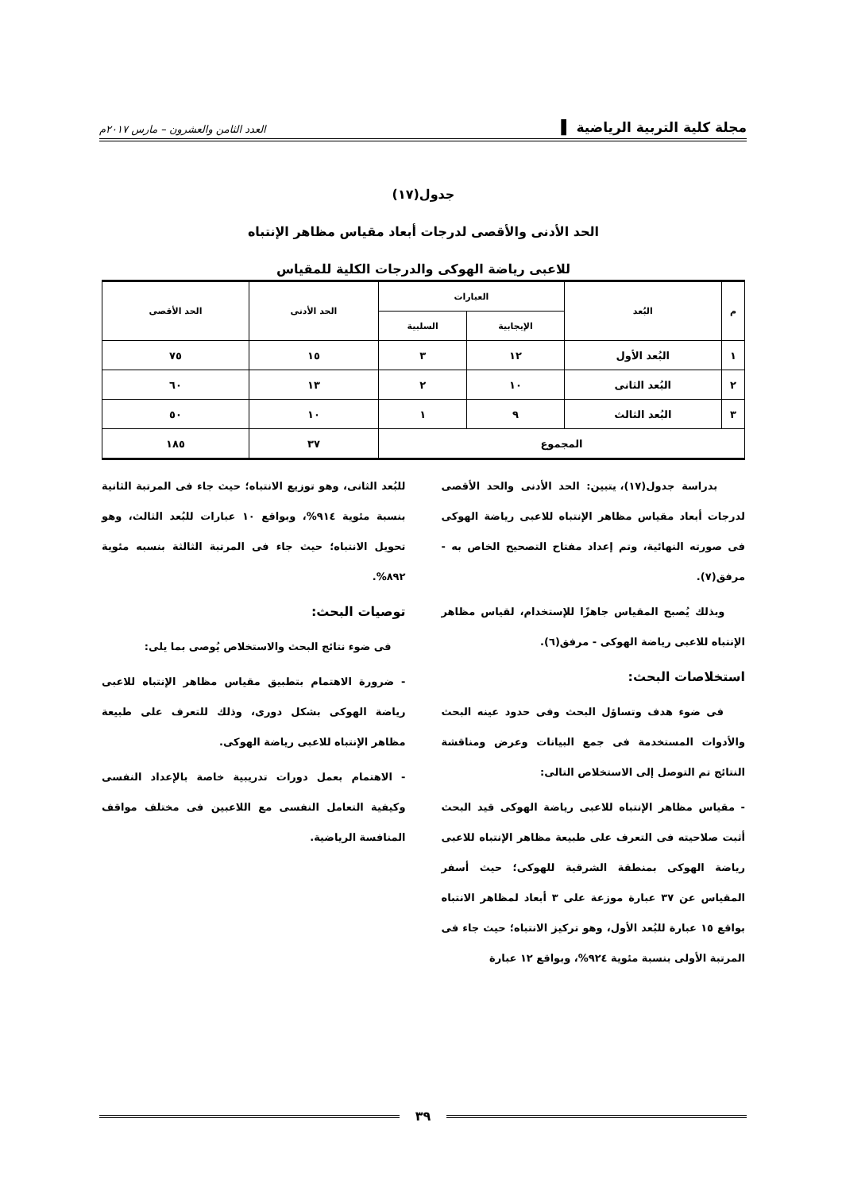مجلة كلية التربية الرياضية ▌ العدد الثامن والعشرون – مارس ٢٠١٧م
جدول(١٧)
الحد الأدنى والأقصى لدرجات أبعاد مقياس مظاهر الإنتباه
للاعبى رياضة الهوكى والدرجات الكلية للمقياس
| م | البُعد | العبارات | | الحد الأدنى | الحد الأقصى |
| --- | --- | --- | --- | --- | --- |
| | | الإيجابية | السلبية | | |
| ١ | البُعد الأول | ١٢ | ٣ | ١٥ | ٧٥ |
| ٢ | البُعد الثانى | ١٠ | ٢ | ١٣ | ٦٠ |
| ٣ | البُعد الثالث | ٩ | ١ | ١٠ | ٥٠ |
| المجموع | | | | ٣٧ | ١٨٥ |
بدراسة جدول(١٧)، يتبين: الحد الأدنى والحد الأقصى لدرجات أبعاد مقياس مظاهر الإنتباه للاعبى رياضة الهوكى فى صورته النهائية، وتم إعداد مفتاح التصحيح الخاص به - مرفق(٧).
وبذلك يُصبح المقياس جاهزًا للإستخدام، لقياس مظاهر الإنتباه للاعبى رياضة الهوكى - مرفق(٦).
استخلاصات البحث:
فى ضوء هدف وتساؤل البحث وفى حدود عينه البحث والأدوات المستخدمة فى جمع البيانات وعرض ومناقشة النتائج تم التوصل إلى الاستخلاص التالى:
- مقياس مظاهر الإنتباه للاعبى رياضة الهوكى قيد البحث أثبت صلاحيته فى التعرف على طبيعة مظاهر الإنتباه للاعبى رياضة الهوكى بمنطقة الشرقية للهوكى؛ حيث أسفر المقياس عن ٣٧ عبارة موزعة على ٣ أبعاد لمظاهر الانتباه بواقع ١٥ عبارة للبُعد الأول، وهو تركيز الانتباه؛ حيث جاء فى المرتبة الأولى بنسبة مئوية ٩٢٤%، وبواقع ١٢ عبارة
للبُعد الثانى، وهو توزيع الانتباه؛ حيث جاء فى المرتبة الثانية بنسبة مئوية ٩١٤%، وبواقع ١٠ عبارات للبُعد الثالث، وهو تحويل الانتباه؛ حيث جاء فى المرتبة الثالثة بنسبه مئوية ٨٩٢%.
توصيات البحث:
فى ضوء نتائج البحث والاستخلاص يُوصى بما يلى:
- ضرورة الاهتمام بتطبيق مقياس مظاهر الإنتباه للاعبى رياضة الهوكى بشكل دورى، وذلك للتعرف على طبيعة مظاهر الإنتباه للاعبى رياضة الهوكى.
- الاهتمام بعمل دورات تدريبية خاصة بالإعداد النفسى وكيفية التعامل النفسى مع اللاعبين فى مختلف مواقف المنافسة الرياضية.
٣٩